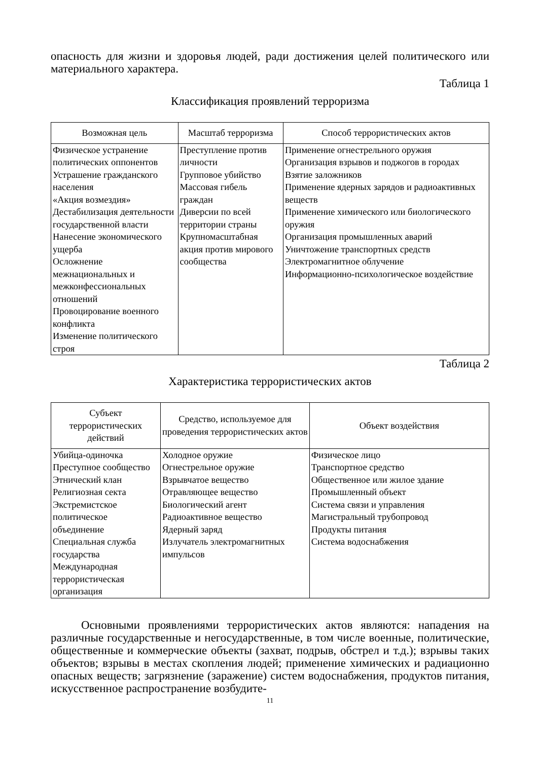опасность для жизни и здоровья людей, ради достижения целей политического или материального характера.
Таблица 1
Классификация проявлений терроризма
| Возможная цель | Масштаб терроризма | Способ террористических актов |
| --- | --- | --- |
| Физическое устранение политических оппонентов Устрашение гражданского населения «Акция возмездия» Дестабилизация деятельности государственной власти Нанесение экономического ущерба Осложнение межнациональных и межконфессиональных отношений Провоцирование военного конфликта Изменение политического строя | Преступление против личности Групповое убийство Массовая гибель граждан Диверсии по всей территории страны Крупномасштабная акция против мирового сообщества | Применение огнестрельного оружия Организация взрывов и поджогов в городах Взятие заложников Применение ядерных зарядов и радиоактивных веществ Применение химического или биологического оружия Организация промышленных аварий Уничтожение транспортных средств Электромагнитное облучение Информационно-психологическое воздействие |
Таблица 2
Характеристика террористических актов
| Субъект террористических действий | Средство, используемое для проведения террористических актов | Объект воздействия |
| --- | --- | --- |
| Убийца-одиночка Преступное сообщество Этнический клан Религиозная секта Экстремистское политическое объединение Специальная служба государства Международная террористическая организация | Холодное оружие Огнестрельное оружие Взрывчатое вещество Отравляющее вещество Биологический агент Радиоактивное вещество Ядерный заряд Излучатель электромагнитных импульсов | Физическое лицо Транспортное средство Общественное или жилое здание Промышленный объект Система связи и управления Магистральный трубопровод Продукты питания Система водоснабжения |
Основными проявлениями террористических актов являются: нападения на различные государственные и негосударственные, в том числе военные, политические, общественные и коммерческие объекты (захват, подрыв, обстрел и т.д.); взрывы таких объектов; взрывы в местах скопления людей; применение химических и радиационно опасных веществ; загрязнение (заражение) систем водоснабжения, продуктов питания, искусственное распространение возбудите-
11